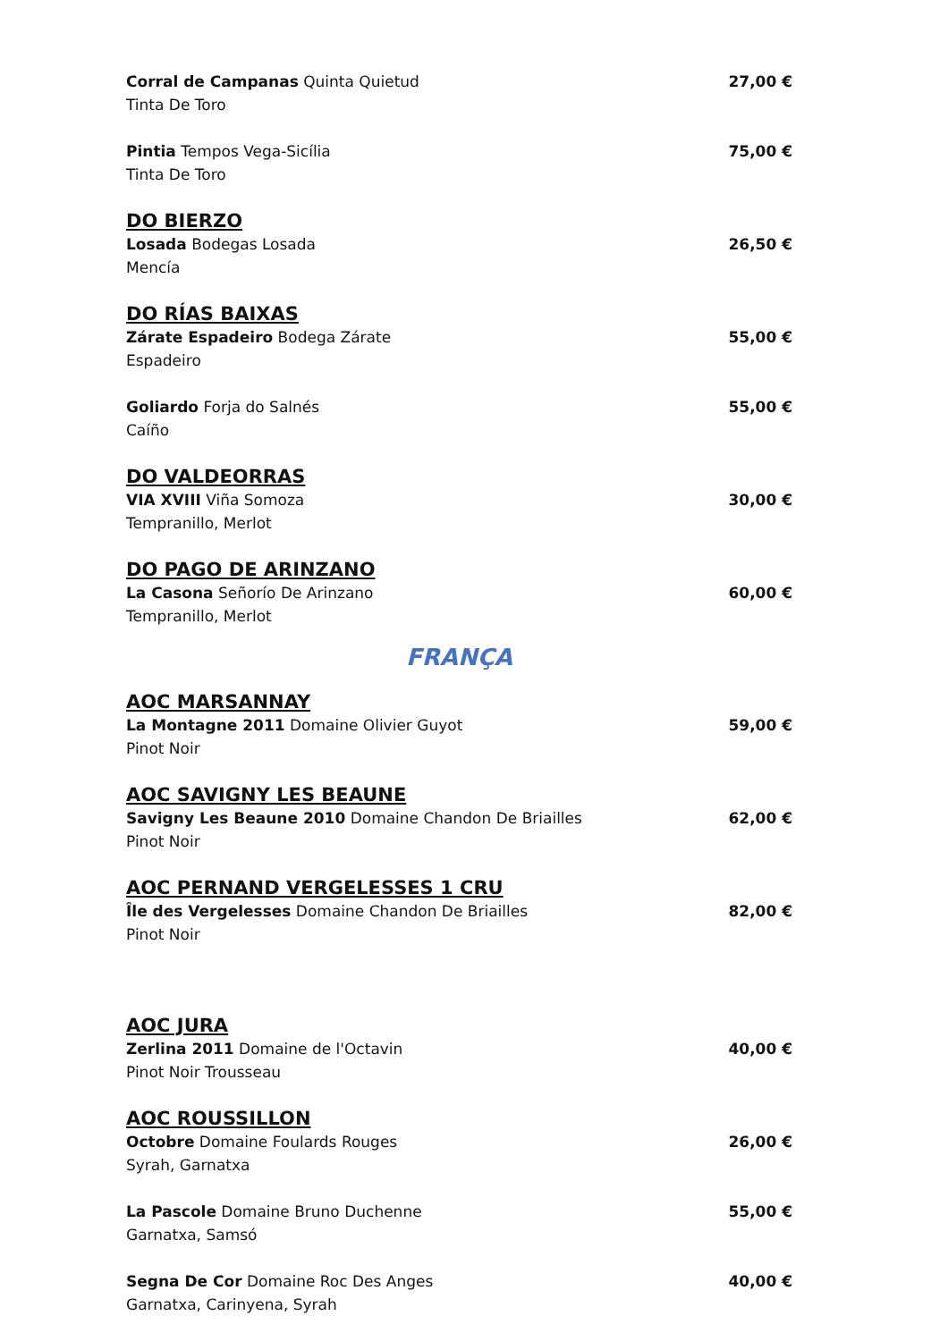Corral de Campanas Quinta Quietud
Tinta De Toro 27,00 €
Pintia Tempos Vega-Sicília
Tinta De Toro 75,00 €
DO BIERZO
Losada Bodegas Losada
Mencía 26,50 €
DO RÍAS BAIXAS
Zárate Espadeiro Bodega Zárate
Espadeiro 55,00 €
Goliardo Forja do Salnés
Caíño 55,00 €
DO VALDEORRAS
VIA XVIII Viña Somoza
Tempranillo, Merlot 30,00 €
DO PAGO DE ARINZANO
La Casona Señorío De Arinzano
Tempranillo, Merlot 60,00 €
FRANÇA
AOC MARSANNAY
La Montagne 2011 Domaine Olivier Guyot
Pinot Noir 59,00 €
AOC SAVIGNY LES BEAUNE
Savigny Les Beaune 2010 Domaine Chandon De Briailles
Pinot Noir 62,00 €
AOC PERNAND VERGELESSES 1 CRU
Île des Vergelesses Domaine Chandon De Briailles
Pinot Noir 82,00 €
AOC JURA
Zerlina 2011 Domaine de l'Octavin
Pinot Noir Trousseau 40,00 €
AOC ROUSSILLON
Octobre Domaine Foulards Rouges
Syrah, Garnatxa 26,00 €
La Pascole Domaine Bruno Duchenne
Garnatxa, Samsó 55,00 €
Segna De Cor Domaine Roc Des Anges
Garnatxa, Carinyena, Syrah 40,00 €